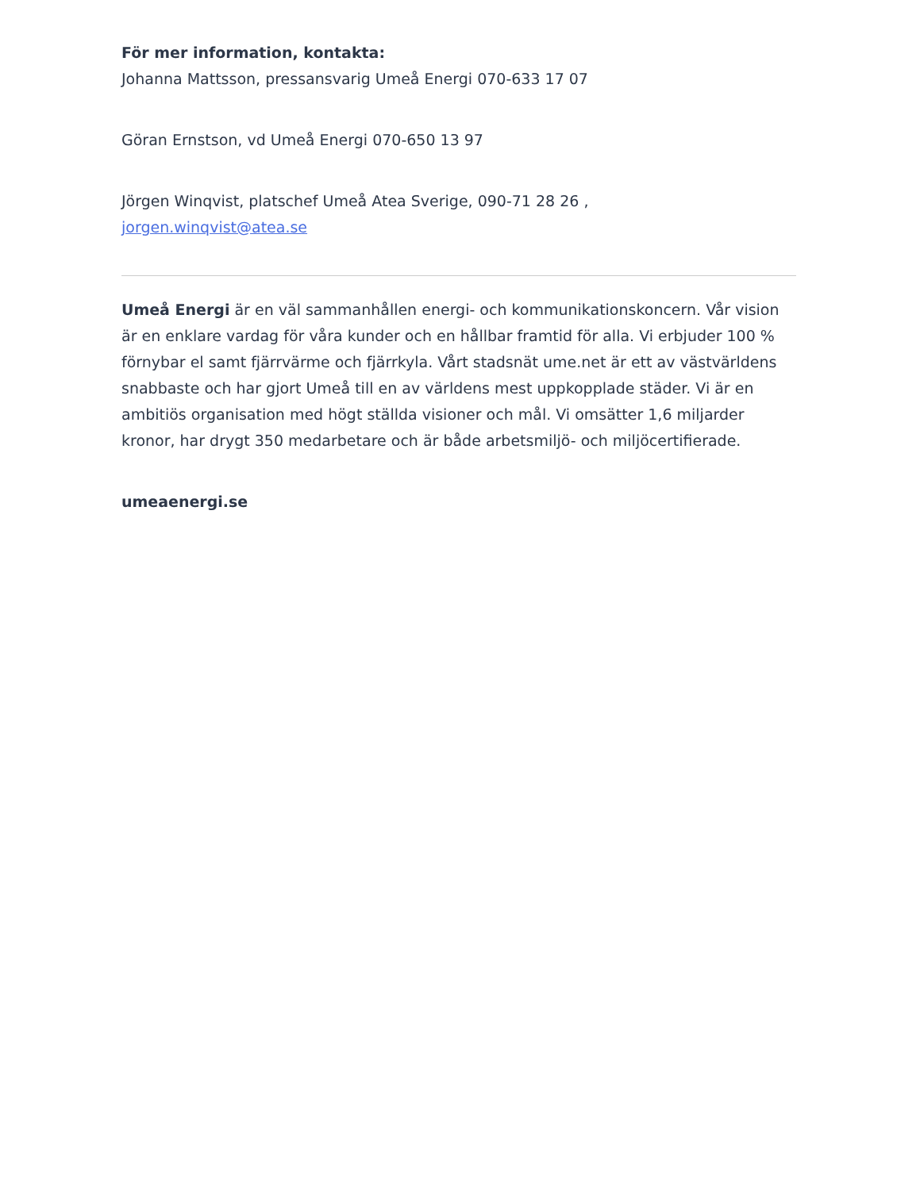För mer information, kontakta:
Johanna Mattsson, pressansvarig Umeå Energi 070-633 17 07
Göran Ernstson, vd Umeå Energi 070-650 13 97
Jörgen Winqvist, platschef Umeå Atea Sverige, 090-71 28 26 ,
jorgen.winqvist@atea.se
Umeå Energi är en väl sammanhållen energi- och kommunikationskoncern. Vår vision är en enklare vardag för våra kunder och en hållbar framtid för alla. Vi erbjuder 100 % förnybar el samt fjärrvärme och fjärrkyla. Vårt stadsnät ume.net är ett av västvärldens snabbaste och har gjort Umeå till en av världens mest uppkopplade städer. Vi är en ambitiös organisation med högt ställda visioner och mål. Vi omsätter 1,6 miljarder kronor, har drygt 350 medarbetare och är både arbetsmiljö- och miljöcertifierade.
umeaenergi.se